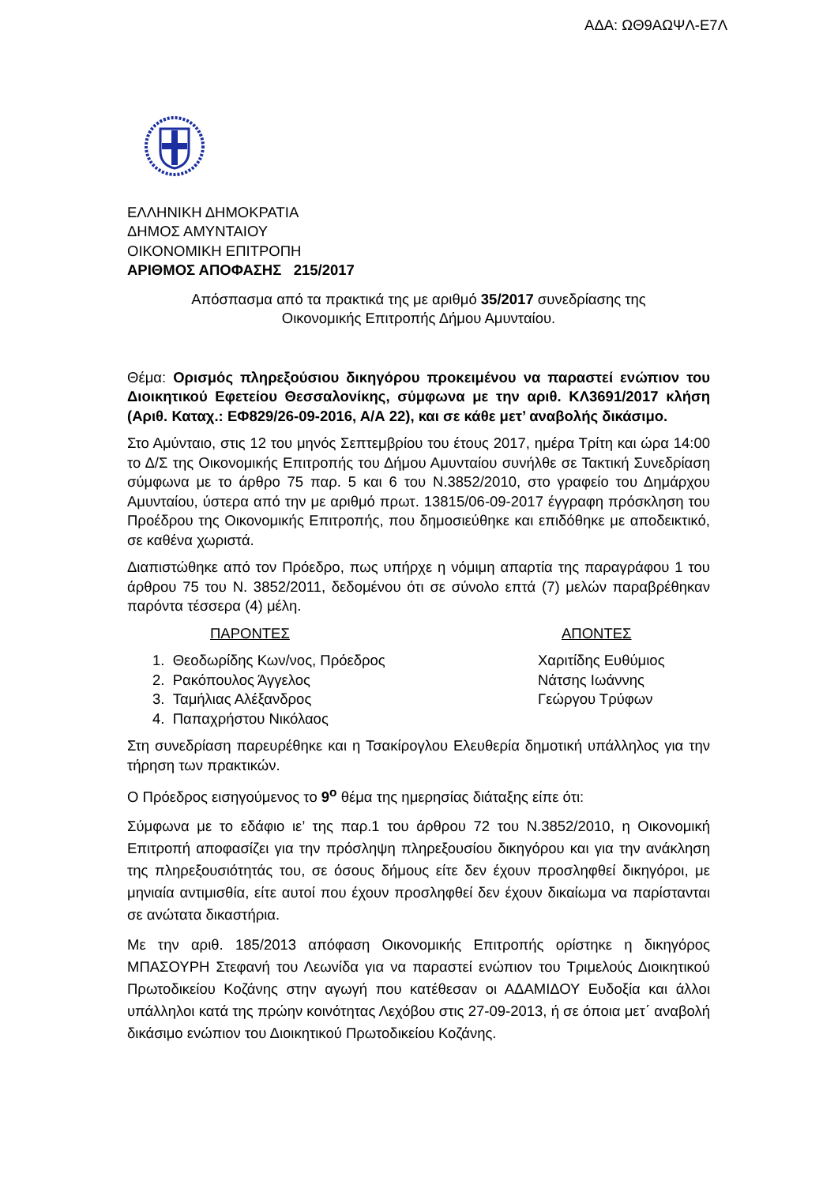ΑΔΑ: ΩΘ9ΑΩΨΛ-Ε7Λ
ΕΛΛΗΝΙΚΗ ΔΗΜΟΚΡΑΤΙΑ
ΔΗΜΟΣ ΑΜΥΝΤΑΙΟΥ
ΟΙΚΟΝΟΜΙΚΗ ΕΠΙΤΡΟΠΗ
ΑΡΙΘΜΟΣ ΑΠΟΦΑΣΗΣ 215/2017
Απόσπασμα από τα πρακτικά της με αριθμό 35/2017 συνεδρίασης της
Οικονομικής Επιτροπής Δήμου Αμυνταίου.
Θέμα: Ορισμός πληρεξούσιου δικηγόρου προκειμένου να παραστεί ενώπιον του Διοικητικού Εφετείου Θεσσαλονίκης, σύμφωνα με την αριθ. ΚΛ3691/2017 κλήση (Αριθ. Καταχ.: ΕΦ829/26-09-2016, Α/Α 22), και σε κάθε μετ’ αναβολής δικάσιμο.
Στο Αμύνταιο, στις 12 του μηνός Σεπτεμβρίου του έτους 2017, ημέρα Τρίτη και ώρα 14:00 το Δ/Σ της Οικονομικής Επιτροπής του Δήμου Αμυνταίου συνήλθε σε Τακτική Συνεδρίαση σύμφωνα με το άρθρο 75 παρ. 5 και 6 του Ν.3852/2010, στο γραφείο του Δημάρχου Αμυνταίου, ύστερα από την με αριθμό πρωτ. 13815/06-09-2017 έγγραφη πρόσκληση του Προέδρου της Οικονομικής Επιτροπής, που δημοσιεύθηκε και επιδόθηκε με αποδεικτικό, σε καθένα χωριστά.
Διαπιστώθηκε από τον Πρόεδρο, πως υπήρχε η νόμιμη απαρτία της παραγράφου 1 του άρθρου 75 του Ν. 3852/2011, δεδομένου ότι σε σύνολο επτά (7) μελών παραβρέθηκαν παρόντα τέσσερα (4) μέλη.
ΠΑΡΟΝΤΕΣ ΑΠΟΝΤΕΣ
1. Θεοδωρίδης Κων/νος, Πρόεδρος
2. Ρακόπουλος Άγγελος
3. Ταμήλιας Αλέξανδρος
4. Παπαχρήστου Νικόλαος
Χαριτίδης Ευθύμιος
Νάτσης Ιωάννης
Γεώργου Τρύφων
Στη συνεδρίαση παρευρέθηκε και η Τσακίρογλου Ελευθερία δημοτική υπάλληλος για την τήρηση των πρακτικών.
Ο Πρόεδρος εισηγούμενος το 9<sup>ο</sup> θέμα της ημερησίας διάταξης είπε ότι:
Σύμφωνα με το εδάφιο ιε’ της παρ.1 του άρθρου 72 του Ν.3852/2010, η Οικονομική Επιτροπή αποφασίζει για την πρόσληψη πληρεξουσίου δικηγόρου και για την ανάκληση της πληρεξουσιότητάς του, σε όσους δήμους είτε δεν έχουν προσληφθεί δικηγόροι, με μηνιαία αντιμισθία, είτε αυτοί που έχουν προσληφθεί δεν έχουν δικαίωμα να παρίστανται σε ανώτατα δικαστήρια.
Με την αριθ. 185/2013 απόφαση Οικονομικής Επιτροπής ορίστηκε η δικηγόρος ΜΠΑΣΟΥΡΗ Στεφανή του Λεωνίδα για να παραστεί ενώπιον του Τριμελούς Διοικητικού Πρωτοδικείου Κοζάνης στην αγωγή που κατέθεσαν οι ΑΔΑΜΙΔΟΥ Ευδοξία και άλλοι υπάλληλοι κατά της πρώην κοινότητας Λεχόβου στις 27-09-2013, ή σε όποια μετ΄ αναβολή δικάσιμο ενώπιον του Διοικητικού Πρωτοδικείου Κοζάνης.